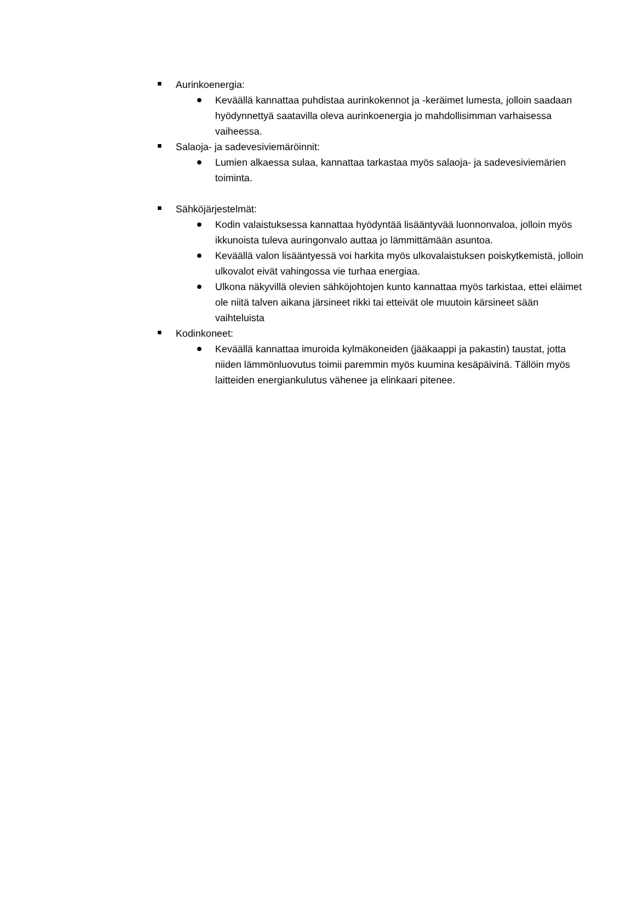Aurinkoenergia:
Keväällä kannattaa puhdistaa aurinkokennot ja -keräimet lumesta, jolloin saadaan hyödynnettyä saatavilla oleva aurinkoenergia jo mahdollisimman varhaisessa vaiheessa.
Salaoja- ja sadevesiviemäröinnit:
Lumien alkaessa sulaa, kannattaa tarkastaa myös salaoja- ja sadevesiviemärien toiminta.
Sähköjärjestelmät:
Kodin valaistuksessa kannattaa hyödyntää lisääntyvää luonnonvaloa, jolloin myös ikkunoista tuleva auringonvalo auttaa jo lämmittämään asuntoa.
Keväällä valon lisääntyessä voi harkita myös ulkovalaistuksen poiskytkemistä, jolloin ulkovalot eivät vahingossa vie turhaa energiaa.
Ulkona näkyvillä olevien sähköjohtojen kunto kannattaa myös tarkistaa, ettei eläimet ole niitä talven aikana järsineet rikki tai etteivät ole muutoin kärsineet sään vaihteluista
Kodinkoneet:
Keväällä kannattaa imuroida kylmäkoneiden (jääkaappi ja pakastin) taustat, jotta niiden lämmönluovutus toimii paremmin myös kuumina kesäpäivinä. Tällöin myös laitteiden energiankulutus vähenee ja elinkaari pitenee.